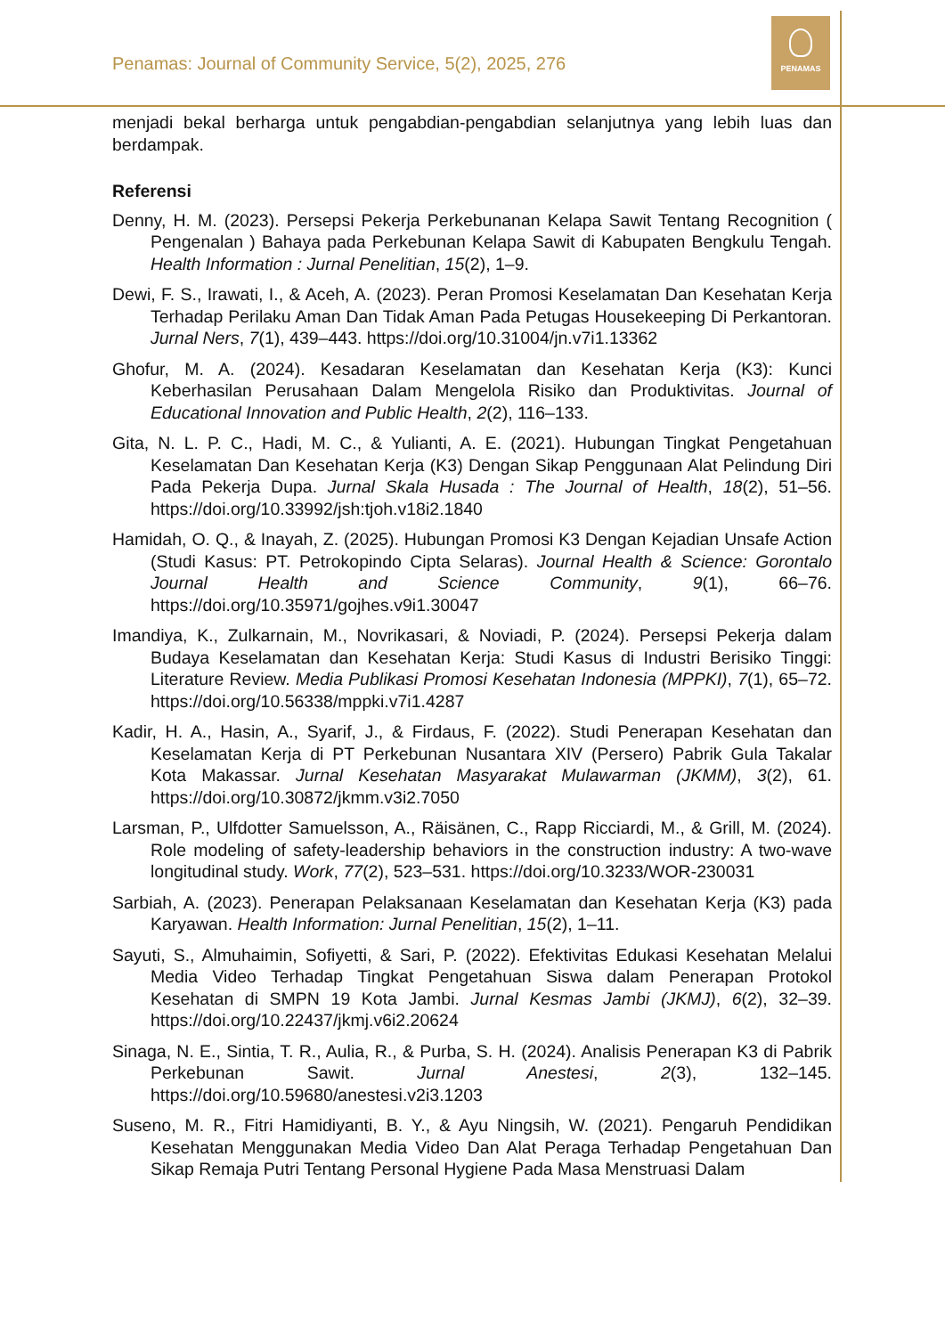Penamas: Journal of Community Service, 5(2), 2025, 276
PENAMAS
menjadi bekal berharga untuk pengabdian-pengabdian selanjutnya yang lebih luas dan berdampak.
Referensi
Denny, H. M. (2023). Persepsi Pekerja Perkebunanan Kelapa Sawit Tentang Recognition ( Pengenalan ) Bahaya pada Perkebunan Kelapa Sawit di Kabupaten Bengkulu Tengah. Health Information : Jurnal Penelitian, 15(2), 1–9.
Dewi, F. S., Irawati, I., & Aceh, A. (2023). Peran Promosi Keselamatan Dan Kesehatan Kerja Terhadap Perilaku Aman Dan Tidak Aman Pada Petugas Housekeeping Di Perkantoran. Jurnal Ners, 7(1), 439–443. https://doi.org/10.31004/jn.v7i1.13362
Ghofur, M. A. (2024). Kesadaran Keselamatan dan Kesehatan Kerja (K3): Kunci Keberhasilan Perusahaan Dalam Mengelola Risiko dan Produktivitas. Journal of Educational Innovation and Public Health, 2(2), 116–133.
Gita, N. L. P. C., Hadi, M. C., & Yulianti, A. E. (2021). Hubungan Tingkat Pengetahuan Keselamatan Dan Kesehatan Kerja (K3) Dengan Sikap Penggunaan Alat Pelindung Diri Pada Pekerja Dupa. Jurnal Skala Husada : The Journal of Health, 18(2), 51–56. https://doi.org/10.33992/jsh:tjoh.v18i2.1840
Hamidah, O. Q., & Inayah, Z. (2025). Hubungan Promosi K3 Dengan Kejadian Unsafe Action (Studi Kasus: PT. Petrokopindo Cipta Selaras). Journal Health & Science: Gorontalo Journal Health and Science Community, 9(1), 66–76. https://doi.org/10.35971/gojhes.v9i1.30047
Imandiya, K., Zulkarnain, M., Novrikasari, & Noviadi, P. (2024). Persepsi Pekerja dalam Budaya Keselamatan dan Kesehatan Kerja: Studi Kasus di Industri Berisiko Tinggi: Literature Review. Media Publikasi Promosi Kesehatan Indonesia (MPPKI), 7(1), 65–72. https://doi.org/10.56338/mppki.v7i1.4287
Kadir, H. A., Hasin, A., Syarif, J., & Firdaus, F. (2022). Studi Penerapan Kesehatan dan Keselamatan Kerja di PT Perkebunan Nusantara XIV (Persero) Pabrik Gula Takalar Kota Makassar. Jurnal Kesehatan Masyarakat Mulawarman (JKMM), 3(2), 61. https://doi.org/10.30872/jkmm.v3i2.7050
Larsman, P., Ulfdotter Samuelsson, A., Räisänen, C., Rapp Ricciardi, M., & Grill, M. (2024). Role modeling of safety-leadership behaviors in the construction industry: A two-wave longitudinal study. Work, 77(2), 523–531. https://doi.org/10.3233/WOR-230031
Sarbiah, A. (2023). Penerapan Pelaksanaan Keselamatan dan Kesehatan Kerja (K3) pada Karyawan. Health Information: Jurnal Penelitian, 15(2), 1–11.
Sayuti, S., Almuhaimin, Sofiyetti, & Sari, P. (2022). Efektivitas Edukasi Kesehatan Melalui Media Video Terhadap Tingkat Pengetahuan Siswa dalam Penerapan Protokol Kesehatan di SMPN 19 Kota Jambi. Jurnal Kesmas Jambi (JKMJ), 6(2), 32–39. https://doi.org/10.22437/jkmj.v6i2.20624
Sinaga, N. E., Sintia, T. R., Aulia, R., & Purba, S. H. (2024). Analisis Penerapan K3 di Pabrik Perkebunan Sawit. Jurnal Anestesi, 2(3), 132–145. https://doi.org/10.59680/anestesi.v2i3.1203
Suseno, M. R., Fitri Hamidiyanti, B. Y., & Ayu Ningsih, W. (2021). Pengaruh Pendidikan Kesehatan Menggunakan Media Video Dan Alat Peraga Terhadap Pengetahuan Dan Sikap Remaja Putri Tentang Personal Hygiene Pada Masa Menstruasi Dalam